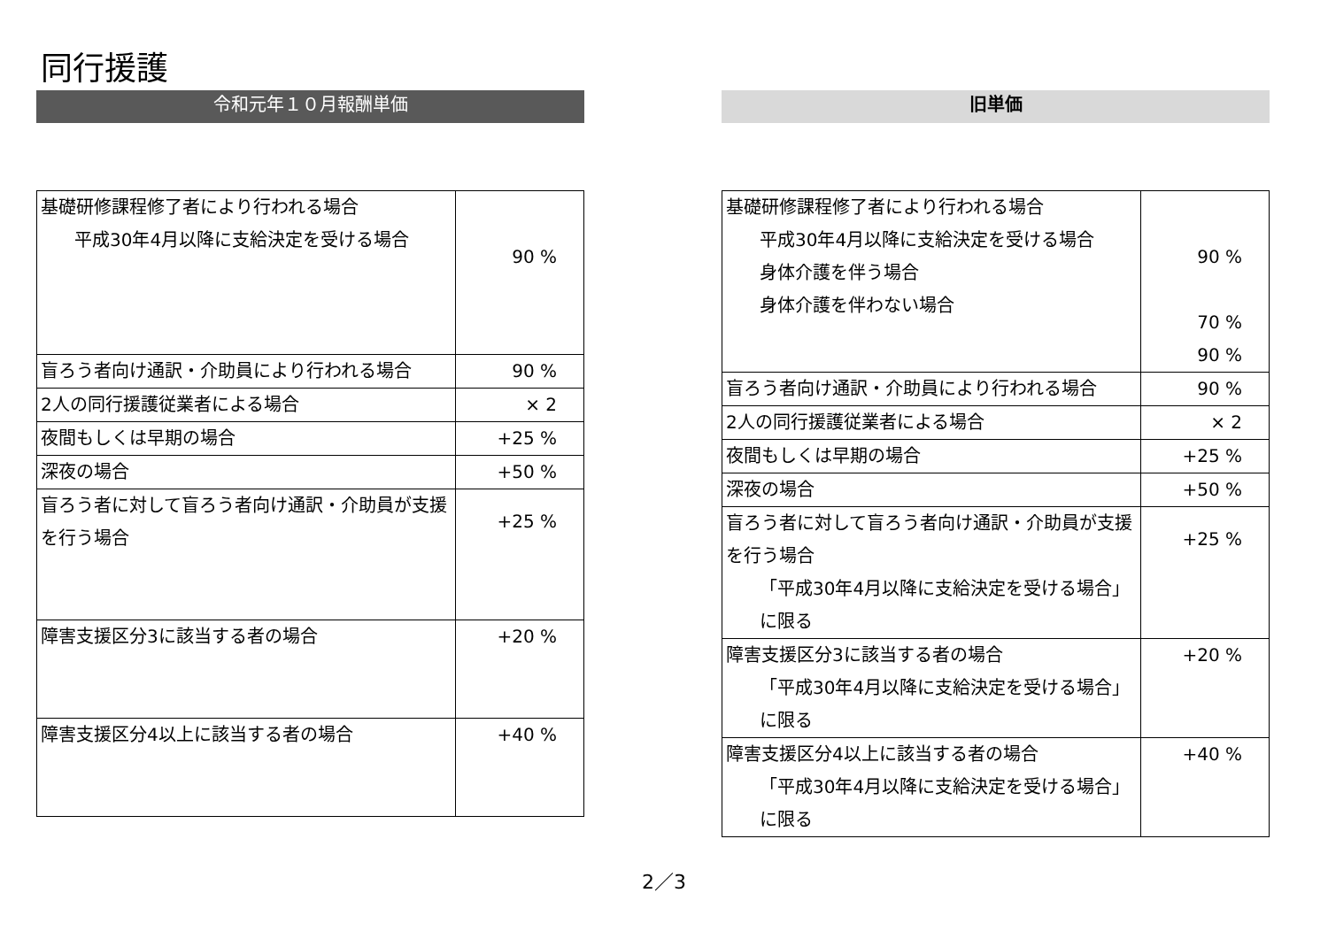同行援護
令和元年１０月報酬単価
| 基礎研修課程修了者により行われる場合 平成30年4月以降に支給決定を受ける場合 | 90 % |
| 盲ろう者向け通訳・介助員により行われる場合 | 90 % |
| 2人の同行援護従業者による場合 | × 2 |
| 夜間もしくは早期の場合 | +25 % |
| 深夜の場合 | +50 % |
| 盲ろう者に対して盲ろう者向け通訳・介助員が支援を行う場合 | +25 % |
| 障害支援区分3に該当する者の場合 | +20 % |
| 障害支援区分4以上に該当する者の場合 | +40 % |
旧単価
| 基礎研修課程修了者により行われる場合 平成30年4月以降に支給決定を受ける場合 身体介護を伴う場合 身体介護を伴わない場合 | 90 % 70 % 90 % |
| 盲ろう者向け通訳・介助員により行われる場合 | 90 % |
| 2人の同行援護従業者による場合 | × 2 |
| 夜間もしくは早期の場合 | +25 % |
| 深夜の場合 | +50 % |
| 盲ろう者に対して盲ろう者向け通訳・介助員が支援を行う場合 「平成30年4月以降に支給決定を受ける場合」に限る | +25 % |
| 障害支援区分3に該当する者の場合 「平成30年4月以降に支給決定を受ける場合」に限る | +20 % |
| 障害支援区分4以上に該当する者の場合 「平成30年4月以降に支給決定を受ける場合」に限る | +40 % |
2／3